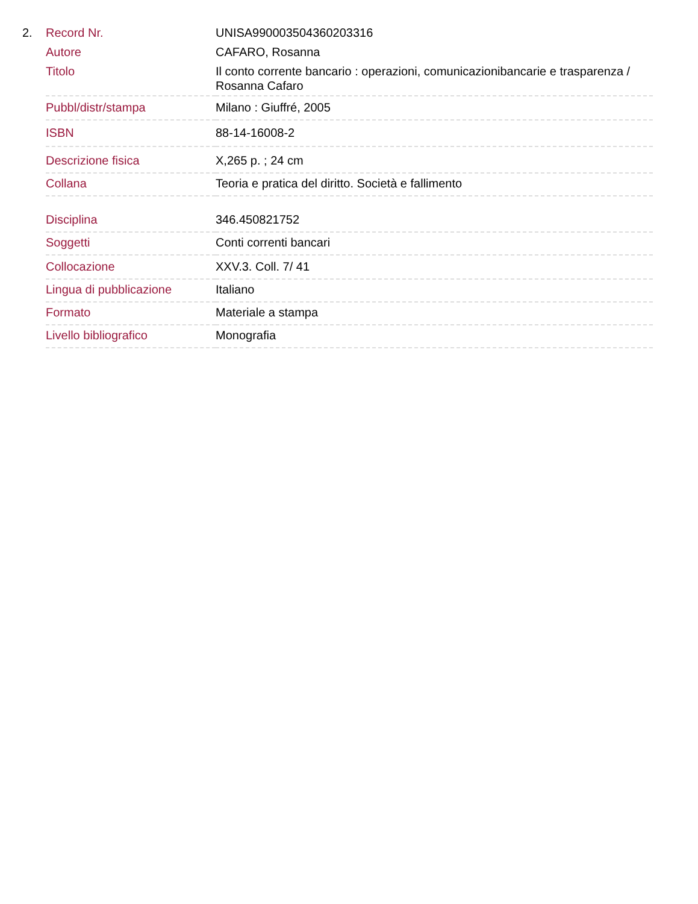2.
| Record Nr. | UNISA990003504360203316 |
| Autore | CAFARO, Rosanna |
| Titolo | Il conto corrente bancario : operazioni, comunicazionibancarie e trasparenza / Rosanna Cafaro |
| Pubbl/distr/stampa | Milano : Giuffré, 2005 |
| ISBN | 88-14-16008-2 |
| Descrizione fisica | X,265 p. ; 24 cm |
| Collana | Teoria e pratica del diritto. Società e fallimento |
| Disciplina | 346.450821752 |
| Soggetti | Conti correnti bancari |
| Collocazione | XXV.3. Coll. 7/ 41 |
| Lingua di pubblicazione | Italiano |
| Formato | Materiale a stampa |
| Livello bibliografico | Monografia |